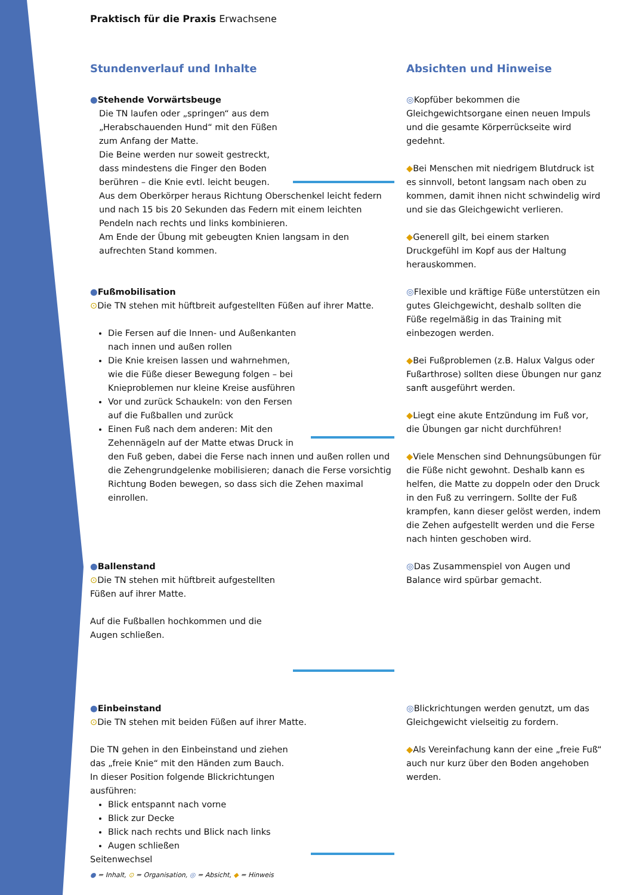Praktisch für die Praxis Erwachsene
Stundenverlauf und Inhalte Absichten und Hinweise
●Stehende Vorwärtsbeuge
Die TN laufen oder „springen“ aus dem „Herabschauenden Hund“ mit den Füßen zum Anfang der Matte.
Die Beine werden nur soweit gestreckt, dass mindestens die Finger den Boden berühren – die Knie evtl. leicht beugen.
Aus dem Oberkörper heraus Richtung Oberschenkel leicht federn und nach 15 bis 20 Sekunden das Federn mit einem leichten Pendeln nach rechts und links kombinieren.
Am Ende der Übung mit gebeugten Knien langsam in den aufrechten Stand kommen.
◎Kopfüber bekommen die Gleichgewichtsorgane einen neuen Impuls und die gesamte Körperrückseite wird gedehnt.
◆Bei Menschen mit niedrigem Blutdruck ist es sinnvoll, betont langsam nach oben zu kommen, damit ihnen nicht schwindelig wird und sie das Gleichgewicht verlieren.
◆Generell gilt, bei einem starken Druckgefühl im Kopf aus der Haltung herauskommen.
●Fußmobilisation
⊙Die TN stehen mit hüftbreit aufgestellten Füßen auf ihrer Matte.
Die Fersen auf die Innen- und Außenkanten nach innen und außen rollen
Die Knie kreisen lassen und wahrnehmen, wie die Füße dieser Bewegung folgen – bei Knieproblemen nur kleine Kreise ausführen
Vor und zurück Schaukeln: von den Fersen auf die Fußballen und zurück
Einen Fuß nach dem anderen: Mit den Zehennägeln auf der Matte etwas Druck in den Fuß geben, dabei die Ferse nach innen und außen rollen und die Zehengrundgelenke mobilisieren; danach die Ferse vorsichtig Richtung Boden bewegen, so dass sich die Zehen maximal einrollen.
◎Flexible und kräftige Füße unterstützen ein gutes Gleichgewicht, deshalb sollten die Füße regelmäßig in das Training mit einbezogen werden.
◆Bei Fußproblemen (z.B. Halux Valgus oder Fußarthrose) sollten diese Übungen nur ganz sanft ausgeführt werden.
◆Liegt eine akute Entzündung im Fuß vor, die Übungen gar nicht durchführen!
◆Viele Menschen sind Dehnungsübungen für die Füße nicht gewohnt. Deshalb kann es helfen, die Matte zu doppeln oder den Druck in den Fuß zu verringern. Sollte der Fuß krampfen, kann dieser gelöst werden, indem die Zehen aufgestellt werden und die Ferse nach hinten geschoben wird.
●Ballenstand
⊙Die TN stehen mit hüftbreit aufgestellten Füßen auf ihrer Matte.
Auf die Fußballen hochkommen und die Augen schließen.
◎Das Zusammenspiel von Augen und Balance wird spürbar gemacht.
●Einbeinstand
⊙Die TN stehen mit beiden Füßen auf ihrer Matte.
Die TN gehen in den Einbeinstand und ziehen das „freie Knie“ mit den Händen zum Bauch.
In dieser Position folgende Blickrichtungen ausführen:
Blick entspannt nach vorne
Blick zur Decke
Blick nach rechts und Blick nach links
Augen schließen
Seitenwechsel
◎Blickrichtungen werden genutzt, um das Gleichgewicht vielseitig zu fordern.
◆Als Vereinfachung kann der eine „freie Fuß“ auch nur kurz über den Boden angehoben werden.
● = Inhalt, ⊙ = Organisation, ◎ = Absicht, ◆ = Hinweis